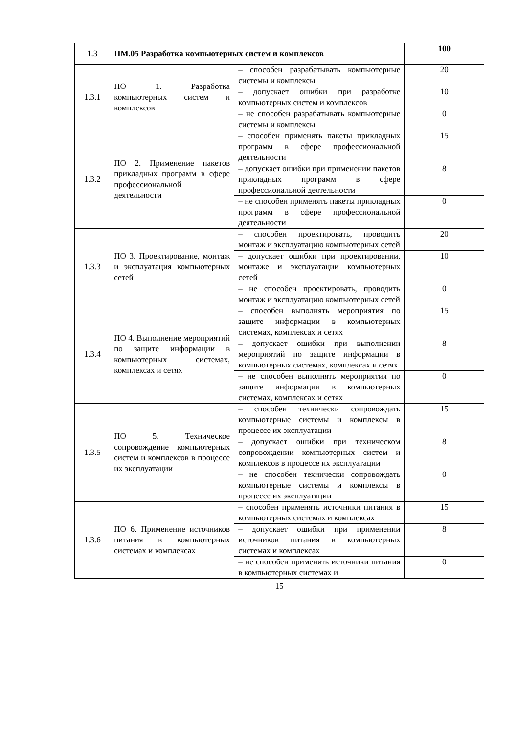| 1.3 | ПМ.05 Разработка компьютерных систем и комплексов | | 100 |
| 1.3.1 | ПО 1. Разработка компьютерных систем и комплексов | – способен разрабатывать компьютерные системы и комплексы | 20 |
| | | – допускает ошибки при разработке компьютерных систем и комплексов | 10 |
| | | – не способен разрабатывать компьютерные системы и комплексы | 0 |
| 1.3.2 | ПО 2. Применение пакетов прикладных программ в сфере профессиональной деятельности | – способен применять пакеты прикладных программ в сфере профессиональной деятельности | 15 |
| | | – допускает ошибки при применении пакетов прикладных программ в сфере профессиональной деятельности | 8 |
| | | – не способен применять пакеты прикладных программ в сфере профессиональной деятельности | 0 |
| 1.3.3 | ПО 3. Проектирование, монтаж и эксплуатация компьютерных сетей | – способен проектировать, проводить монтаж и эксплуатацию компьютерных сетей | 20 |
| | | – допускает ошибки при проектировании, монтаже и эксплуатации компьютерных сетей | 10 |
| | | – не способен проектировать, проводить монтаж и эксплуатацию компьютерных сетей | 0 |
| 1.3.4 | ПО 4. Выполнение мероприятий по защите информации в компьютерных системах, комплексах и сетях | – способен выполнять мероприятия по защите информации в компьютерных системах, комплексах и сетях | 15 |
| | | – допускает ошибки при выполнении мероприятий по защите информации в компьютерных системах, комплексах и сетях | 8 |
| | | – не способен выполнять мероприятия по защите информации в компьютерных системах, комплексах и сетях | 0 |
| 1.3.5 | ПО 5. Техническое сопровождение компьютерных систем и комплексов в процессе их эксплуатации | – способен технически сопровождать компьютерные системы и комплексы в процессе их эксплуатации | 15 |
| | | – допускает ошибки при техническом сопровождении компьютерных систем и комплексов в процессе их эксплуатации | 8 |
| | | – не способен технически сопровождать компьютерные системы и комплексы в процессе их эксплуатации | 0 |
| 1.3.6 | ПО 6. Применение источников питания в компьютерных системах и комплексах | – способен применять источники питания в компьютерных системах и комплексах | 15 |
| | | – допускает ошибки при применении источников питания в компьютерных системах и комплексах | 8 |
| | | – не способен применять источники питания в компьютерных системах и | 0 |
15